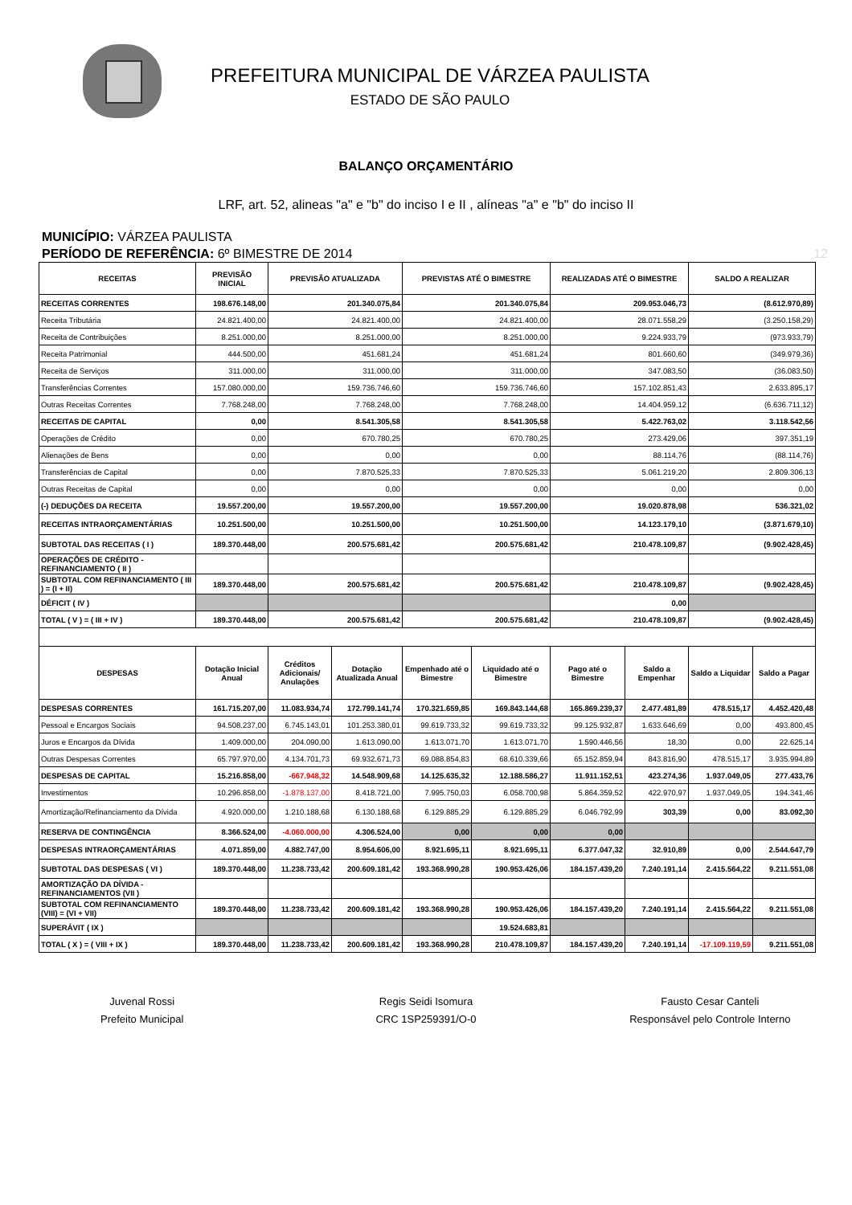PREFEITURA MUNICIPAL DE VÁRZEA PAULISTA
ESTADO DE SÃO PAULO
BALANÇO ORÇAMENTÁRIO
LRF, art. 52, alineas "a" e "b" do inciso I e II , alíneas "a" e "b" do inciso II
MUNICÍPIO: VÁRZEA PAULISTA
PERÍODO DE REFERÊNCIA: 6º BIMESTRE DE 2014 12
| RECEITAS | PREVISÃO INICIAL | PREVISÃO ATUALIZADA | | PREVISTAS ATÉ O BIMESTRE | | REALIZADAS ATÉ O BIMESTRE | | SALDO A REALIZAR | |
| --- | --- | --- | --- | --- | --- | --- | --- | --- | --- |
| RECEITAS CORRENTES | 198.676.148,00 | 201.340.075,84 | | 201.340.075,84 | | 209.953.046,73 | | (8.612.970,89) | |
| Receita Tributária | 24.821.400,00 | 24.821.400,00 | | 24.821.400,00 | | 28.071.558,29 | | (3.250.158,29) | |
| Receita de Contribuições | 8.251.000,00 | 8.251.000,00 | | 8.251.000,00 | | 9.224.933,79 | | (973.933,79) | |
| Receita Patrimonial | 444.500,00 | 451.681,24 | | 451.681,24 | | 801.660,60 | | (349.979,36) | |
| Receita de Serviços | 311.000,00 | 311.000,00 | | 311.000,00 | | 347.083,50 | | (36.083,50) | |
| Transferências Correntes | 157.080.000,00 | 159.736.746,60 | | 159.736.746,60 | | 157.102.851,43 | | 2.633.895,17 | |
| Outras Receitas Correntes | 7.768.248,00 | 7.768.248,00 | | 7.768.248,00 | | 14.404.959,12 | | (6.636.711,12) | |
| RECEITAS DE CAPITAL | 0,00 | 8.541.305,58 | | 8.541.305,58 | | 5.422.763,02 | | 3.118.542,56 | |
| Operações de Crédito | 0,00 | 670.780,25 | | 670.780,25 | | 273.429,06 | | 397.351,19 | |
| Alienações de Bens | 0,00 | 0,00 | | 0,00 | | 88.114,76 | | (88.114,76) | |
| Transferências de Capital | 0,00 | 7.870.525,33 | | 7.870.525,33 | | 5.061.219,20 | | 2.809.306,13 | |
| Outras Receitas de Capital | 0,00 | 0,00 | | 0,00 | | 0,00 | | 0,00 | |
| (-) DEDUÇÕES DA RECEITA | 19.557.200,00 | 19.557.200,00 | | 19.557.200,00 | | 19.020.878,98 | | 536.321,02 | |
| RECEITAS INTRAORÇAMENTÁRIAS | 10.251.500,00 | 10.251.500,00 | | 10.251.500,00 | | 14.123.179,10 | | (3.871.679,10) | |
| SUBTOTAL DAS RECEITAS ( I ) | 189.370.448,00 | 200.575.681,42 | | 200.575.681,42 | | 210.478.109,87 | | (9.902.428,45) | |
| OPERAÇÕES DE CRÉDITO - REFINANCIAMENTO ( II ) | | | | | | | | | |
| SUBTOTAL COM REFINANCIAMENTO ( III ) = (I + II) | 189.370.448,00 | 200.575.681,42 | | 200.575.681,42 | | 210.478.109,87 | | (9.902.428,45) | |
| DÉFICIT ( IV ) | | | | | | 0,00 | | | |
| TOTAL ( V ) = ( III + IV ) | 189.370.448,00 | 200.575.681,42 | | 200.575.681,42 | | 210.478.109,87 | | (9.902.428,45) | |
| DESPESAS | Dotação Inicial Anual | Créditos Adicionais/ Anulações | Dotação Atualizada Anual | Empenhado até o Bimestre | Liquidado até o Bimestre | Pago até o Bimestre | Saldo a Empenhar | Saldo a Liquidar | Saldo a Pagar |
| DESPESAS CORRENTES | 161.715.207,00 | 11.083.934,74 | 172.799.141,74 | 170.321.659,85 | 169.843.144,68 | 165.869.239,37 | 2.477.481,89 | 478.515,17 | 4.452.420,48 |
| Pessoal e Encargos Sociais | 94.508.237,00 | 6.745.143,01 | 101.253.380,01 | 99.619.733,32 | 99.619.733,32 | 99.125.932,87 | 1.633.646,69 | 0,00 | 493.800,45 |
| Juros e Encargos da Dívida | 1.409.000,00 | 204.090,00 | 1.613.090,00 | 1.613.071,70 | 1.613.071,70 | 1.590.446,56 | 18,30 | 0,00 | 22.625,14 |
| Outras Despesas Correntes | 65.797.970,00 | 4.134.701,73 | 69.932.671,73 | 69.088.854,83 | 68.610.339,66 | 65.152.859,94 | 843.816,90 | 478.515,17 | 3.935.994,89 |
| DESPESAS DE CAPITAL | 15.216.858,00 | -667.948,32 | 14.548.909,68 | 14.125.635,32 | 12.188.586,27 | 11.911.152,51 | 423.274,36 | 1.937.049,05 | 277.433,76 |
| Investimentos | 10.296.858,00 | -1.878.137,00 | 8.418.721,00 | 7.995.750,03 | 6.058.700,98 | 5.864.359,52 | 422.970,97 | 1.937.049,05 | 194.341,46 |
| Amortização/Refinanciamento da Dívida | 4.920.000,00 | 1.210.188,68 | 6.130.188,68 | 6.129.885,29 | 6.129.885,29 | 6.046.792,99 | 303,39 | 0,00 | 83.092,30 |
| RESERVA DE CONTINGÊNCIA | 8.366.524,00 | -4.060.000,00 | 4.306.524,00 | 0,00 | 0,00 | 0,00 | | | |
| DESPESAS INTRAORÇAMENTÁRIAS | 4.071.859,00 | 4.882.747,00 | 8.954.606,00 | 8.921.695,11 | 8.921.695,11 | 6.377.047,32 | 32.910,89 | 0,00 | 2.544.647,79 |
| SUBTOTAL DAS DESPESAS ( VI ) | 189.370.448,00 | 11.238.733,42 | 200.609.181,42 | 193.368.990,28 | 190.953.426,06 | 184.157.439,20 | 7.240.191,14 | 2.415.564,22 | 9.211.551,08 |
| AMORTIZAÇÃO DA DÍVIDA - REFINANCIAMENTOS (VII ) | | | | | | | | | |
| SUBTOTAL COM REFINANCIAMENTO (VIII) = (VI + VII) | 189.370.448,00 | 11.238.733,42 | 200.609.181,42 | 193.368.990,28 | 190.953.426,06 | 184.157.439,20 | 7.240.191,14 | 2.415.564,22 | 9.211.551,08 |
| SUPERÁVIT ( IX ) | | | | | 19.524.683,81 | | | | |
| TOTAL ( X ) = ( VIII + IX ) | 189.370.448,00 | 11.238.733,42 | 200.609.181,42 | 193.368.990,28 | 210.478.109,87 | 184.157.439,20 | 7.240.191,14 | -17.109.119,59 | 9.211.551,08 |
Juvenal Rossi
Prefeito Municipal
Regis Seidi Isomura
CRC 1SP259391/O-0
Fausto Cesar Canteli
Responsável pelo Controle Interno